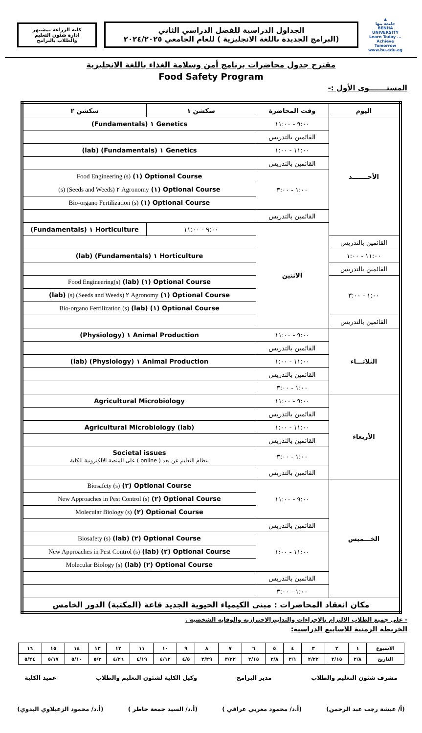▲
جامعة بنها
BENHA UNIVERSITY
Learn Today ... Achieve Tomorrow
www.bu.edu.eg
الجداول الدراسية للفصل الدراسي الثاني
(البرامج الجديدة باللغة الانجليزية ) للعام الجامعي ٢٠٢٤/٢٠٢٥
كلية الزراعة بمشتهر
ادارة شئون التعليم
والطلاب بالبرامج
مقترح جدول محاضرات برنامج أمن وسلامة الغذاء باللغة الانجليزية
Food Safety Program
المستـــــــوى الأول :-
| اليوم | وقت المحاضرة | سكشن ١ | سكشن ٢ |
| --- | --- | --- | --- |
| الأحـــــــد | ٩:٠٠ - ١١:٠٠ | Genetics ١ (Fundamentals) | |
| | القائمين بالتدريس | | |
| | ١١:٠٠ - ١:٠٠ | Genetics ١ (Fundamentals) (lab) | |
| | القائمين بالتدريس | | |
| | ١:٠٠ - ٣:٠٠ | Optional Course (١) Food Engineering (s) | |
| | | Optional Course (١) Agronomy ٢ (Seeds and Weeds) (s) | |
| | | Optional Course (١) Bio-organo Fertilization (s) | |
| | القائمين بالتدريس | | |
| | الاثنين | ٩:٠٠ - ١١:٠٠ | Horticulture ١ (Fundamentals) |
| القائمين بالتدريس | | | |
| ١١:٠٠ - ١:٠٠ | | Horticulture ١ (Fundamentals) (lab) | |
| القائمين بالتدريس | | | |
| ١:٠٠ - ٣:٠٠ | | Optional Course (١) Food Engineering(s) (lab) | |
| | | Optional Course (١) Agronomy ٢ (Seeds and Weeds) (s) (lab) | |
| | | Optional Course (١) Bio-organo Fertilization (s) (lab) | |
| القائمين بالتدريس | | | |
| الثلاثـــاء | ٩:٠٠ - ١١:٠٠ | Animal Production ١ (Physiology) | |
| | القائمين بالتدريس | | |
| | ١١:٠٠ - ١:٠٠ | Animal Production ١ (Physiology) (lab) | |
| | القائمين بالتدريس | | |
| | ١:٠٠ - ٣:٠٠ | | |
| الأربعاء | ٩:٠٠ - ١١:٠٠ | Agricultural Microbiology | |
| | القائمين بالتدريس | | |
| | ١١:٠٠ - ١:٠٠ | Agricultural Microbiology (lab) | |
| | القائمين بالتدريس | | |
| | ١:٠٠ - ٣:٠٠ | Societal issues بنظام التعليم عن بعد ( online ) على المنصة الالكترونية للكلية | |
| | القائمين بالتدريس | | |
| الخـــميس | ٩:٠٠ - ١١:٠٠ | Optional Course (٢) Biosafety (s) | |
| | | Optional Course (٢) New Approaches in Pest Control (s) | |
| | | Optional Course (٢) Molecular Biology (s) | |
| | القائمين بالتدريس | | |
| | ١١:٠٠ - ١:٠٠ | Optional Course (٢) Biosafety (s) (lab) | |
| | | Optional Course (٢) New Approaches in Pest Control (s) (lab) | |
| | | Optional Course (٢) Molecular Biology (s) (lab) | |
| | القائمين بالتدريس | | |
| | ١:٠٠ - ٣:٠٠ | | |
| مكان انعقاد المحاضرات : مبنى الكيمياء الحيوية الجديد قاعة (المكتبة) الدور الخامس | | | |
- على جميع الطلاب الالتزام بالاجراءات والتدابيرالاحترازيه والوقايه الشخصيه .
الخريطة الزمنية للاسابيع الدراسية:
| الاسبوع | ١ | ٢ | ٣ | ٤ | ٥ | ٦ | ٧ | ٨ | ٩ | ١٠ | ١١ | ١٢ | ١٣ | ١٤ | ١٥ | ١٦ |
| التاريخ | ٢/٨ | ٢/١٥ | ٢/٢٢ | ٣/١ | ٣/٨ | ٣/١٥ | ٣/٢٢ | ٣/٢٩ | ٤/٥ | ٤/١٢ | ٤/١٩ | ٤/٢٦ | ٥/٣ | ٥/١٠ | ٥/١٧ | ٥/٢٤ |
مشرف شئون التعليم والطلاب مدير البرامج وكيل الكلية لشئون التعليم والطلاب عميد الكلية
(أ/ عيشة رجب عبد الرحمن) (أ.د/ محمود مغربي عراقي ) (أ.د/ السيد جمعة خاطر ) (أ.د/ محمود الزعبلاوي البدوي)